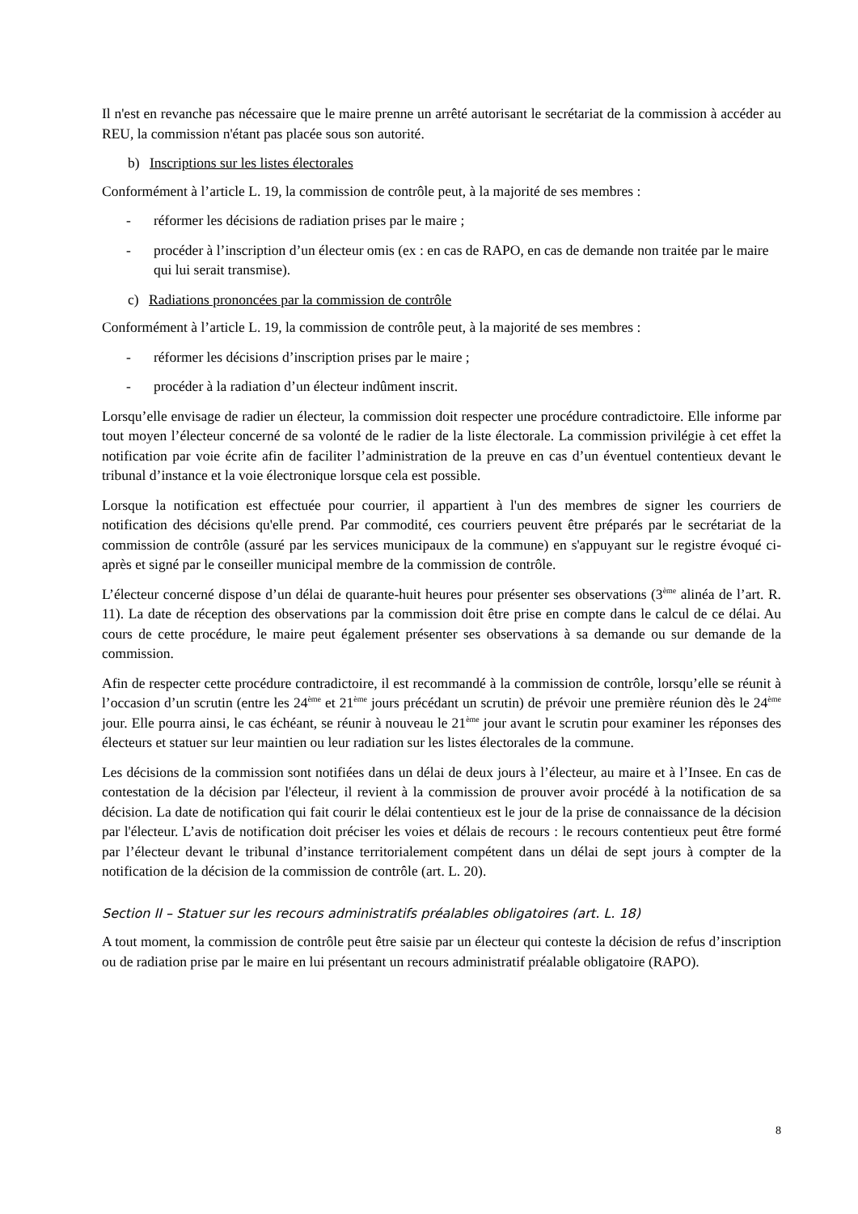Il n'est en revanche pas nécessaire que le maire prenne un arrêté autorisant le secrétariat de la commission à accéder au REU, la commission n'étant pas placée sous son autorité.
b) Inscriptions sur les listes électorales
Conformément à l’article L. 19, la commission de contrôle peut, à la majorité de ses membres :
- réformer les décisions de radiation prises par le maire ;
- procéder à l’inscription d’un électeur omis (ex : en cas de RAPO, en cas de demande non traitée par le maire qui lui serait transmise).
c) Radiations prononcées par la commission de contrôle
Conformément à l’article L. 19, la commission de contrôle peut, à la majorité de ses membres :
- réformer les décisions d’inscription prises par le maire ;
- procéder à la radiation d’un électeur indûment inscrit.
Lorsqu’elle envisage de radier un électeur, la commission doit respecter une procédure contradictoire. Elle informe par tout moyen l’électeur concerné de sa volonté de le radier de la liste électorale. La commission privilégie à cet effet la notification par voie écrite afin de faciliter l’administration de la preuve en cas d’un éventuel contentieux devant le tribunal d’instance et la voie électronique lorsque cela est possible.
Lorsque la notification est effectuée pour courrier, il appartient à l'un des membres de signer les courriers de notification des décisions qu'elle prend. Par commodité, ces courriers peuvent être préparés par le secrétariat de la commission de contrôle (assuré par les services municipaux de la commune) en s'appuyant sur le registre évoqué ci-après et signé par le conseiller municipal membre de la commission de contrôle.
L’électeur concerné dispose d’un délai de quarante-huit heures pour présenter ses observations (3<sup>ème</sup> alinéa de l’art. R. 11). La date de réception des observations par la commission doit être prise en compte dans le calcul de ce délai. Au cours de cette procédure, le maire peut également présenter ses observations à sa demande ou sur demande de la commission.
Afin de respecter cette procédure contradictoire, il est recommandé à la commission de contrôle, lorsqu’elle se réunit à l’occasion d’un scrutin (entre les 24<sup>ème</sup> et 21<sup>ème</sup> jours précédant un scrutin) de prévoir une première réunion dès le 24<sup>ème</sup> jour. Elle pourra ainsi, le cas échéant, se réunir à nouveau le 21<sup>ème</sup> jour avant le scrutin pour examiner les réponses des électeurs et statuer sur leur maintien ou leur radiation sur les listes électorales de la commune.
Les décisions de la commission sont notifiées dans un délai de deux jours à l’électeur, au maire et à l’Insee. En cas de contestation de la décision par l'électeur, il revient à la commission de prouver avoir procédé à la notification de sa décision. La date de notification qui fait courir le délai contentieux est le jour de la prise de connaissance de la décision par l'électeur. L’avis de notification doit préciser les voies et délais de recours : le recours contentieux peut être formé par l’électeur devant le tribunal d’instance territorialement compétent dans un délai de sept jours à compter de la notification de la décision de la commission de contrôle (art. L. 20).
Section II – Statuer sur les recours administratifs préalables obligatoires (art. L. 18)
A tout moment, la commission de contrôle peut être saisie par un électeur qui conteste la décision de refus d’inscription ou de radiation prise par le maire en lui présentant un recours administratif préalable obligatoire (RAPO).
8